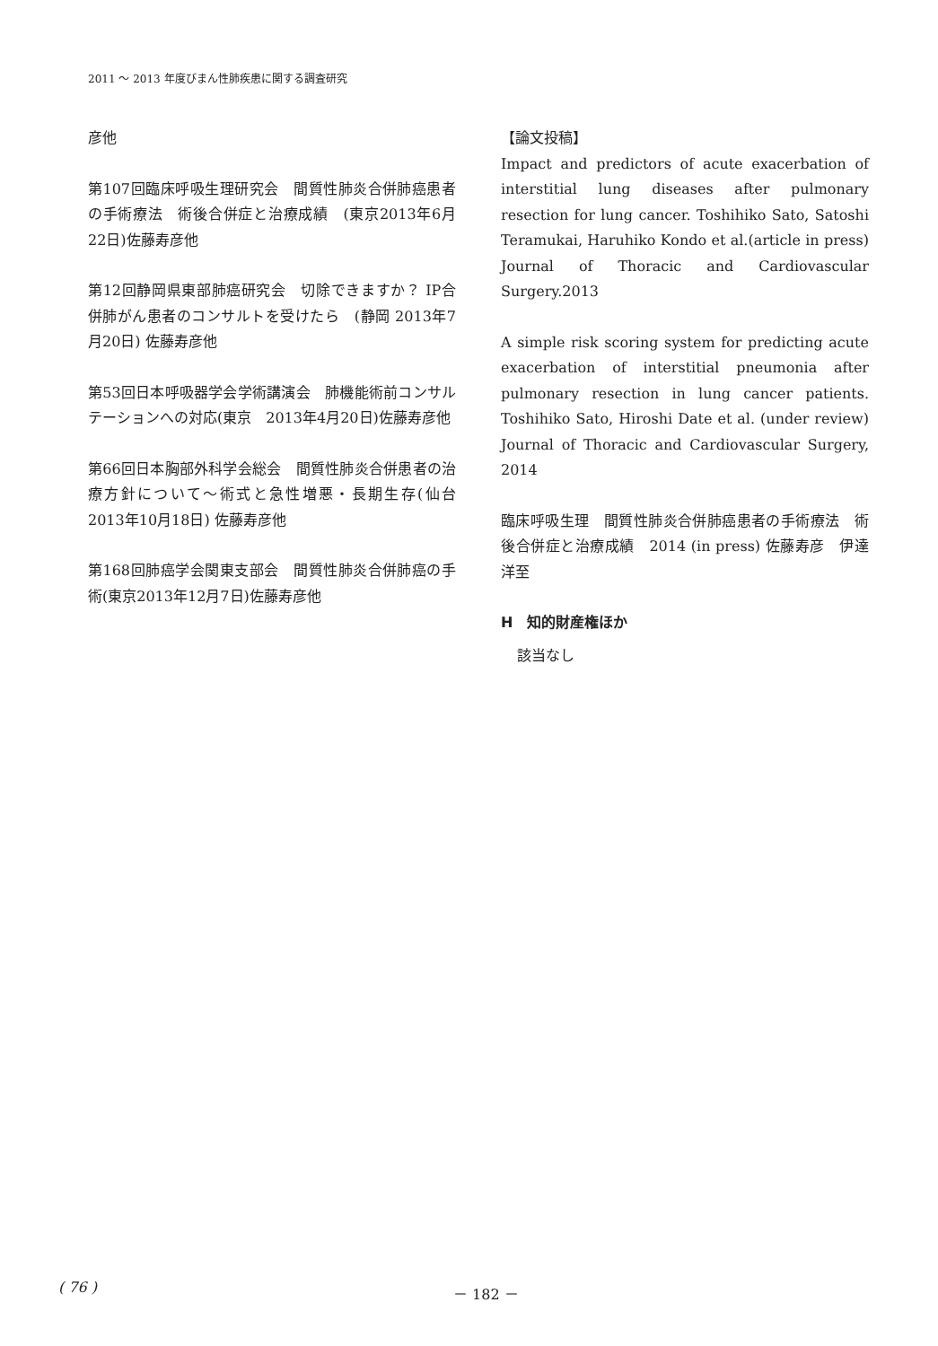2011 ～ 2013 年度びまん性肺疾患に関する調査研究
彦他
第107回臨床呼吸生理研究会　間質性肺炎合併肺癌患者の手術療法　術後合併症と治療成績　(東京2013年6月22日)佐藤寿彦他
第12回静岡県東部肺癌研究会　切除できますか？ IP合併肺がん患者のコンサルトを受けたら　(静岡 2013年7月20日) 佐藤寿彦他
第53回日本呼吸器学会学術講演会　肺機能術前コンサルテーションへの対応(東京　2013年4月20日)佐藤寿彦他
第66回日本胸部外科学会総会　間質性肺炎合併患者の治療方針について～術式と急性増悪・長期生存(仙台　2013年10月18日) 佐藤寿彦他
第168回肺癌学会関東支部会　間質性肺炎合併肺癌の手術(東京2013年12月7日)佐藤寿彦他
【論文投稿】
Impact and predictors of acute exacerbation of interstitial lung diseases after pulmonary resection for lung cancer. Toshihiko Sato, Satoshi Teramukai, Haruhiko Kondo et al.(article in press) Journal of Thoracic and Cardiovascular Surgery.2013
A simple risk scoring system for predicting acute exacerbation of interstitial pneumonia after pulmonary resection in lung cancer patients. Toshihiko Sato, Hiroshi Date et al. (under review) Journal of Thoracic and Cardiovascular Surgery, 2014
臨床呼吸生理　間質性肺炎合併肺癌患者の手術療法　術後合併症と治療成績　2014 (in press) 佐藤寿彦　伊達洋至
H　知的財産権ほか
該当なし
( 76 ) － 182 －